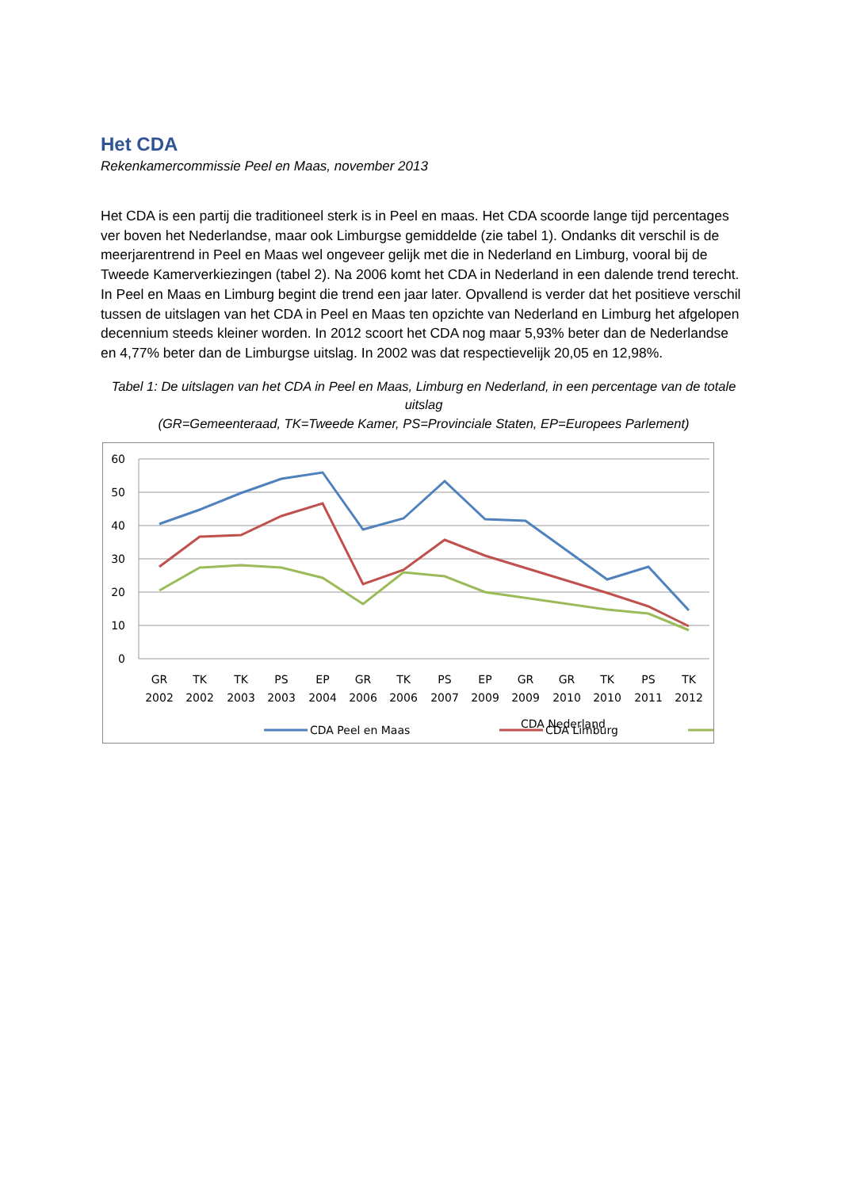Het CDA
Rekenkamercommissie Peel en Maas, november 2013
Het CDA is een partij die traditioneel sterk is in Peel en maas. Het CDA scoorde lange tijd percentages ver boven het Nederlandse, maar ook Limburgse gemiddelde (zie tabel 1). Ondanks dit verschil is de meerjarentrend in Peel en Maas wel ongeveer gelijk met die in Nederland en Limburg, vooral bij de Tweede Kamerverkiezingen (tabel 2). Na 2006 komt het CDA in Nederland in een dalende trend terecht. In Peel en Maas en Limburg begint die trend een jaar later. Opvallend is verder dat het positieve verschil tussen de uitslagen van het CDA in Peel en Maas ten opzichte van Nederland en Limburg het afgelopen decennium steeds kleiner worden. In 2012 scoort het CDA nog maar 5,93% beter dan de Nederlandse en 4,77% beter dan de Limburgse uitslag. In 2002 was dat respectievelijk 20,05 en 12,98%.
Tabel 1: De uitslagen van het CDA in Peel en Maas, Limburg en Nederland, in een percentage van de totale uitslag
(GR=Gemeenteraad, TK=Tweede Kamer, PS=Provinciale Staten, EP=Europees Parlement)
60
50
40
30
20
10
0
GR
2002
TK
2002
TK
2003
PS
2003
EP
2004
GR
2006
TK
2006
PS
2007
EP
2009
GR
2009
GR
2010
TK
2010
PS
2011
TK
2012
CDA Peel en Maas
CDA Limburg
CDA Nederland